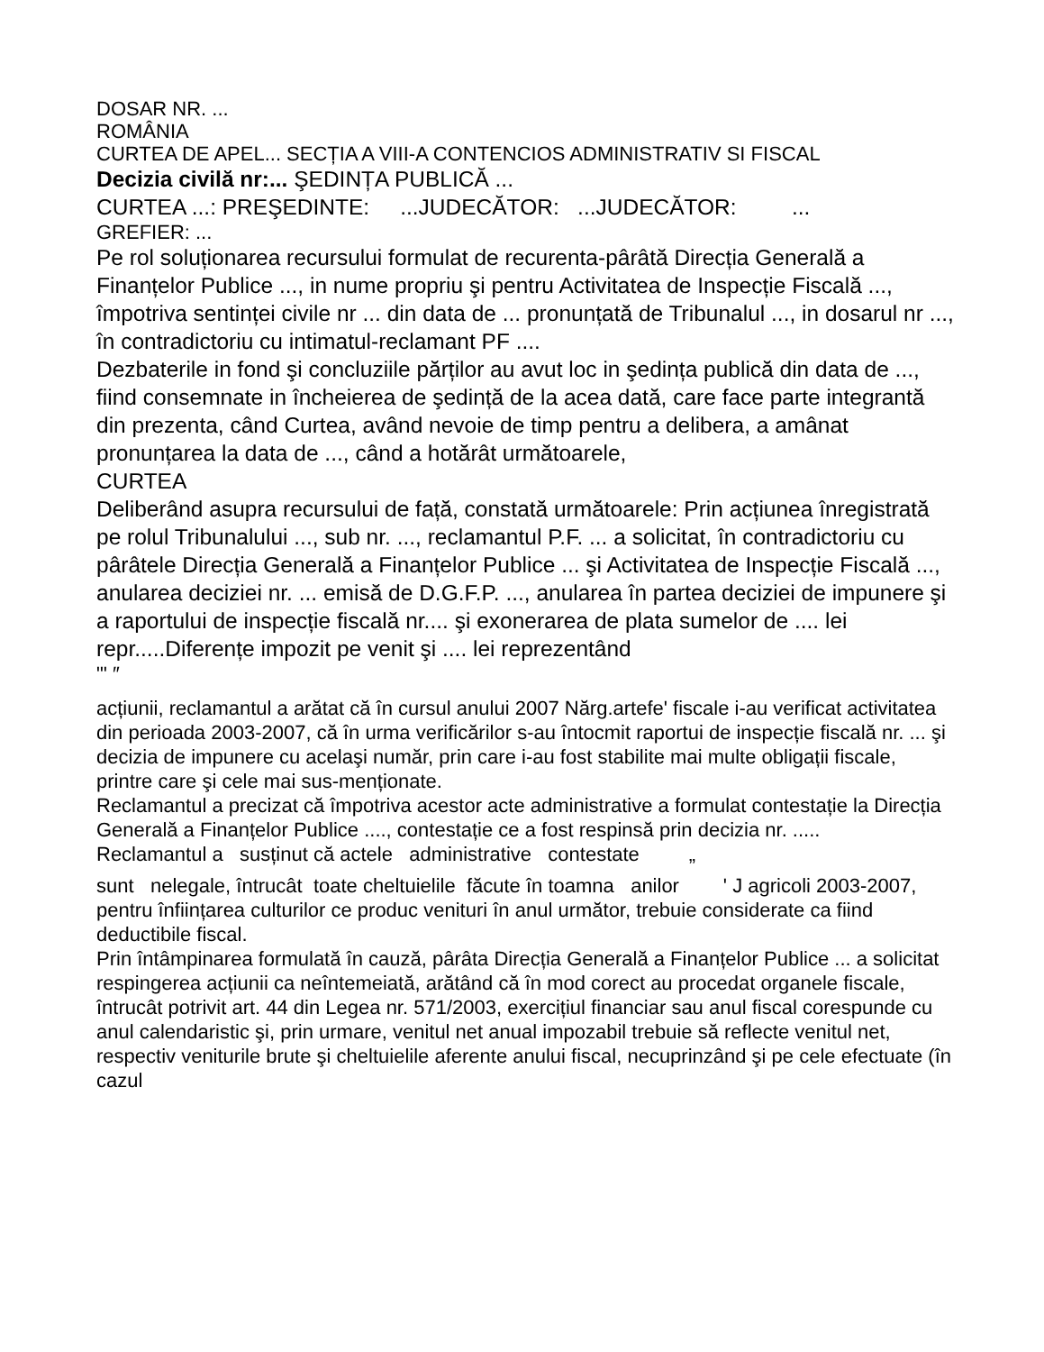DOSAR NR. ...
ROMÂNIA
CURTEA DE APEL... SECȚIA A VIII-A CONTENCIOS ADMINISTRATIV SI FISCAL
Decizia civilă nr:... ŞEDINȚA PUBLICĂ ...
CURTEA ...: PREŞEDINTE: ...JUDECĂTOR: ...JUDECĂTOR: ...
GREFIER: ...
Pe rol soluționarea recursului formulat de recurenta-pârâtă Direcția Generală a Finanțelor Publice ..., in nume propriu şi pentru Activitatea de Inspecție Fiscală ..., împotriva sentinței civile nr ... din data de ... pronunțată de Tribunalul ..., in dosarul nr ..., în contradictoriu cu intimatul-reclamant PF ....
Dezbaterile in fond şi concluziile părților au avut loc in şedința publică din data de ..., fiind consemnate in încheierea de şedință de la acea dată, care face parte integrantă din prezenta, când Curtea, având nevoie de timp pentru a delibera, a amânat pronunțarea la data de ..., când a hotărât următoarele,
CURTEA
Deliberând asupra recursului de față, constată următoarele: Prin acțiunea înregistrată pe rolul Tribunalului ..., sub nr. ..., reclamantul P.F. ... a solicitat, în contradictoriu cu pârâtele Direcția Generală a Finanțelor Publice ... şi Activitatea de Inspecție Fiscală ..., anularea deciziei nr. ... emisă de D.G.F.P. ..., anularea în partea deciziei de impunere şi a raportului de inspecție fiscală nr.... şi exonerarea de plata sumelor de .... lei repr.....Diferențe impozit pe venit şi .... lei reprezentând
"' ″
acțiunii, reclamantul a arătat că în cursul anului 2007 Nărg.artefe' fiscale i-au verificat activitatea din perioada 2003-2007, că în urma verificărilor s-au întocmit raportui de inspecție fiscală nr. ... şi decizia de impunere cu acelaşi număr, prin care i-au fost stabilite mai multe obligații fiscale, printre care şi cele mai sus-menționate.
Reclamantul a precizat că împotriva acestor acte administrative a formulat contestație la Direcția Generală a Finanțelor Publice ...., contestație ce a fost respinsă prin decizia nr. .....
Reclamantul a susținut că actele administrative contestate „
sunt nelegale, întrucât toate cheltuielile făcute în toamna anilor ' J agricoli 2003-2007, pentru înființarea culturilor ce produc venituri în anul următor, trebuie considerate ca fiind deductibile fiscal.
Prin întâmpinarea formulată în cauză, pârâta Direcția Generală a Finanțelor Publice ... a solicitat respingerea acțiunii ca neîntemeiată, arătând că în mod corect au procedat organele fiscale, întrucât potrivit art. 44 din Legea nr. 571/2003, exercițiul financiar sau anul fiscal corespunde cu anul calendaristic şi, prin urmare, venitul net anual impozabil trebuie să reflecte venitul net, respectiv veniturile brute şi cheltuielile aferente anului fiscal, necuprinzând şi pe cele efectuate (în cazul